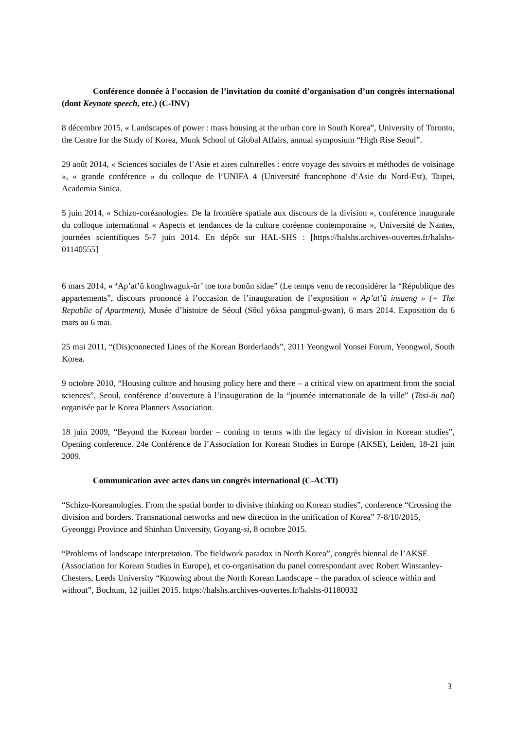Conférence donnée à l’occasion de l’invitation du comité d’organisation d’un congrès international (dont Keynote speech, etc.) (C-INV)
8 décembre 2015, « Landscapes of power : mass housing at the urban core in South Korea”, University of Toronto, the Centre for the Study of Korea, Munk School of Global Affairs, annual symposium “High Rise Seoul”.
29 août 2014, « Sciences sociales de l’Asie et aires culturelles : entre voyage des savoirs et méthodes de voisinage », « grande conférence » du colloque de l’UNIFA 4 (Université francophone d’Asie du Nord-Est), Taipei, Academia Sinica.
5 juin 2014, « Schizo-coréanologies. De la frontière spatiale aux discours de la division », conférence inaugurale du colloque international « Aspects et tendances de la culture coréenne contemporaine », Université de Nantes, journées scientifiques 5-7 juin 2014. En dépôt sur HAL-SHS : [https://halshs.archives-ouvertes.fr/halshs-01140555]
6 mars 2014, « ‘Ap’at’ŭ konghwaguk-ŭr’ toe tora bonŭn sidae” (Le temps venu de reconsidérer la “République des appartements”, discours prononcé à l’occasion de l’inauguration de l’exposition « Ap’at’ŭ insaeng » (= The Republic of Apartment), Musée d’histoire de Séoul (Sŏul yŏksa pangmul-gwan), 6 mars 2014. Exposition du 6 mars au 6 mai.
25 mai 2011, “(Dis)connected Lines of the Korean Borderlands”, 2011 Yeongwol Yonsei Forum, Yeongwol, South Korea.
9 octobre 2010, “Housing culture and housing policy here and there – a critical view on apartment from the social sciences”, Seoul, conférence d’ouverture à l’inauguration de la “journée internationale de la ville” (Tosi-ŭi nal) organisée par le Korea Planners Association.
18 juin 2009, “Beyond the Korean border – coming to terms with the legacy of division in Korean studies”, Opening conference. 24e Conférence de l’Association for Korean Studies in Europe (AKSE), Leiden, 18-21 juin 2009.
Communication avec actes dans un congrès international (C-ACTI)
“Schizo-Koreanologies. From the spatial border to divisive thinking on Korean studies”, conference “Crossing the division and borders. Transnational networks and new direction in the unification of Korea” 7-8/10/2015, Gyeonggi Province and Shinhan University, Goyang-si, 8 octobre 2015.
“Problems of landscape interpretation. The fieldwork paradox in North Korea”, congrès biennal de l’AKSE (Association for Korean Studies in Europe), et co-organisation du panel correspondant avec Robert Winstanley-Chesters, Leeds University “Knowing about the North Korean Landscape – the paradox of science within and without”, Bochum, 12 juillet 2015. https://halshs.archives-ouvertes.fr/halshs-01180032
3